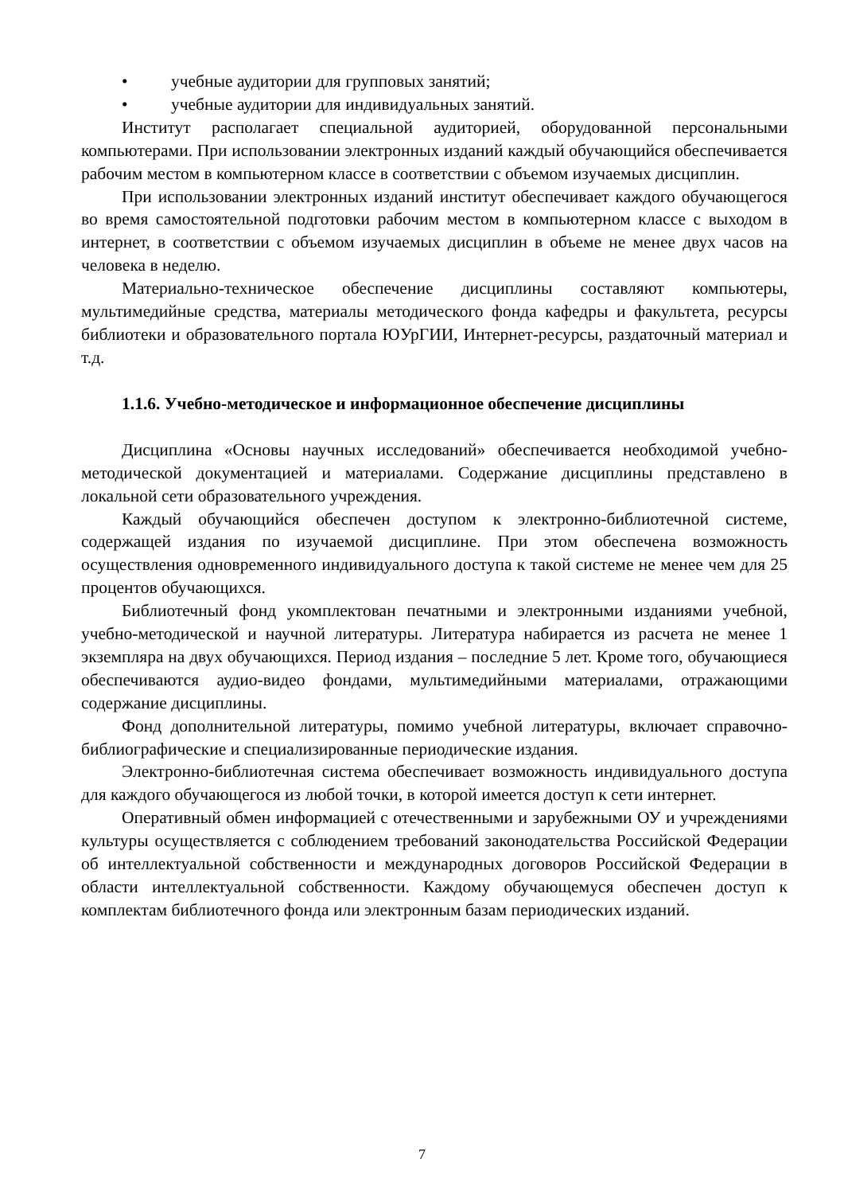• учебные аудитории для групповых занятий;
• учебные аудитории для индивидуальных занятий.
Институт располагает специальной аудиторией, оборудованной персональными компьютерами. При использовании электронных изданий каждый обучающийся обеспечивается рабочим местом в компьютерном классе в соответствии с объемом изучаемых дисциплин.
При использовании электронных изданий институт обеспечивает каждого обучающегося во время самостоятельной подготовки рабочим местом в компьютерном классе с выходом в интернет, в соответствии с объемом изучаемых дисциплин в объеме не менее двух часов на человека в неделю.
Материально-техническое обеспечение дисциплины составляют компьютеры, мультимедийные средства, материалы методического фонда кафедры и факультета, ресурсы библиотеки и образовательного портала ЮУрГИИ, Интернет-ресурсы, раздаточный материал и т.д.
1.1.6. Учебно-методическое и информационное обеспечение дисциплины
Дисциплина «Основы научных исследований» обеспечивается необходимой учебно-методической документацией и материалами. Содержание дисциплины представлено в локальной сети образовательного учреждения.
Каждый обучающийся обеспечен доступом к электронно-библиотечной системе, содержащей издания по изучаемой дисциплине. При этом обеспечена возможность осуществления одновременного индивидуального доступа к такой системе не менее чем для 25 процентов обучающихся.
Библиотечный фонд укомплектован печатными и электронными изданиями учебной, учебно-методической и научной литературы. Литература набирается из расчета не менее 1 экземпляра на двух обучающихся. Период издания – последние 5 лет. Кроме того, обучающиеся обеспечиваются аудио-видео фондами, мультимедийными материалами, отражающими содержание дисциплины.
Фонд дополнительной литературы, помимо учебной литературы, включает справочно-библиографические и специализированные периодические издания.
Электронно-библиотечная система обеспечивает возможность индивидуального доступа для каждого обучающегося из любой точки, в которой имеется доступ к сети интернет.
Оперативный обмен информацией с отечественными и зарубежными ОУ и учреждениями культуры осуществляется с соблюдением требований законодательства Российской Федерации об интеллектуальной собственности и международных договоров Российской Федерации в области интеллектуальной собственности. Каждому обучающемуся обеспечен доступ к комплектам библиотечного фонда или электронным базам периодических изданий.
7